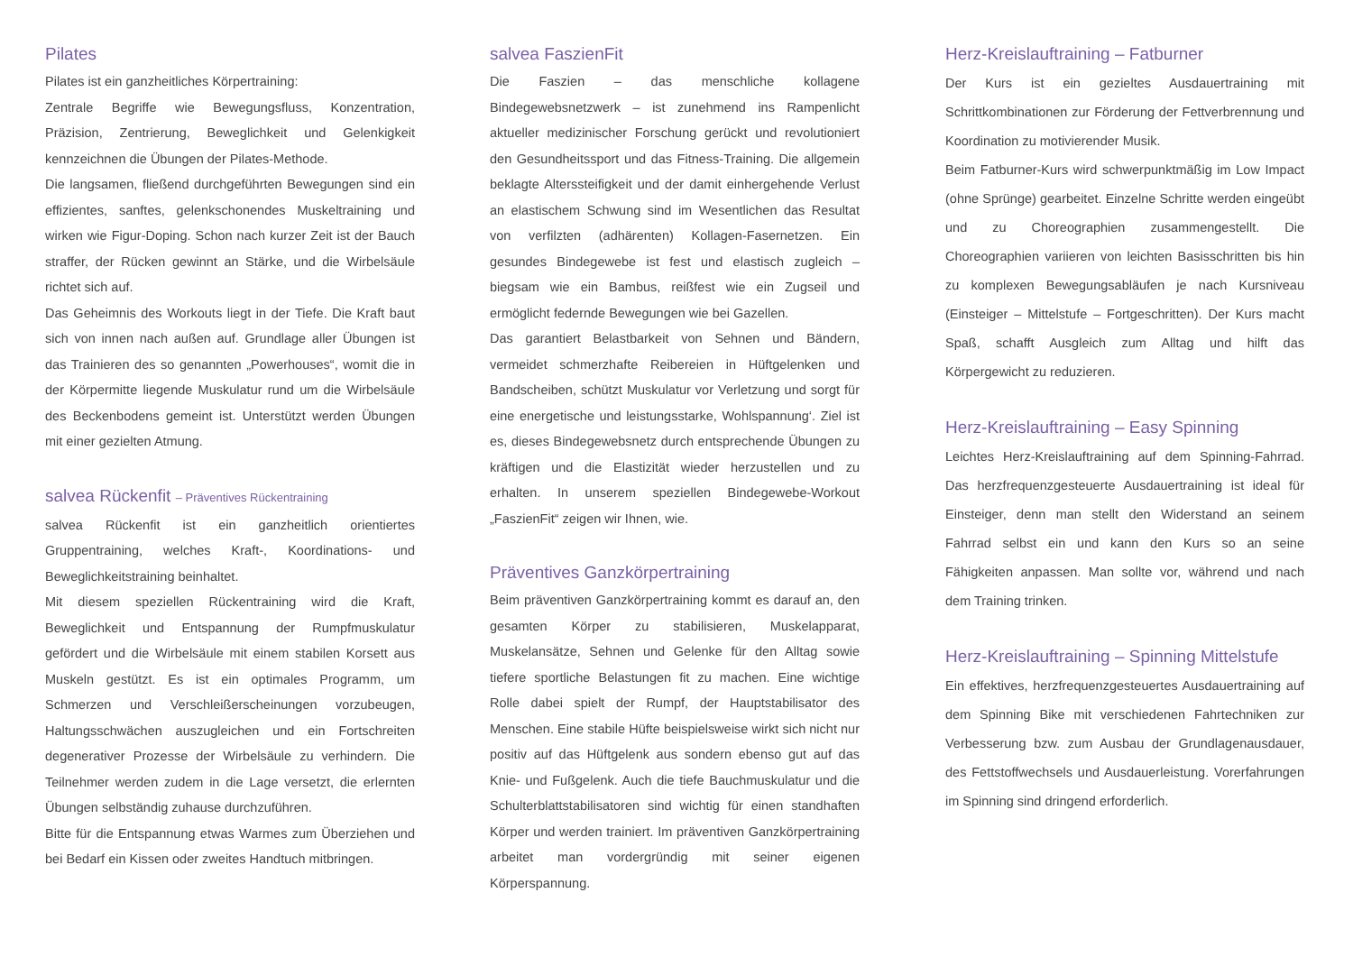Pilates
Pilates ist ein ganzheitliches Körpertraining:
Zentrale Begriffe wie Bewegungsfluss, Konzentration, Präzision, Zentrierung, Beweglichkeit und Gelenkigkeit kennzeichnen die Übungen der Pilates-Methode.
Die langsamen, fließend durchgeführten Bewegungen sind ein effizientes, sanftes, gelenkschonendes Muskeltraining und wirken wie Figur-Doping. Schon nach kurzer Zeit ist der Bauch straffer, der Rücken gewinnt an Stärke, und die Wirbelsäule richtet sich auf.
Das Geheimnis des Workouts liegt in der Tiefe. Die Kraft baut sich von innen nach außen auf. Grundlage aller Übungen ist das Trainieren des so genannten „Powerhouses“, womit die in der Körpermitte liegende Muskulatur rund um die Wirbelsäule des Beckenbodens gemeint ist. Unterstützt werden Übungen mit einer gezielten Atmung.
salvea Rückenfit – Präventives Rückentraining
salvea Rückenfit ist ein ganzheitlich orientiertes Gruppentraining, welches Kraft-, Koordinations- und Beweglichkeitstraining beinhaltet.
Mit diesem speziellen Rückentraining wird die Kraft, Beweglichkeit und Entspannung der Rumpfmuskulatur gefördert und die Wirbelsäule mit einem stabilen Korsett aus Muskeln gestützt. Es ist ein optimales Programm, um Schmerzen und Verschleißerscheinungen vorzubeugen, Haltungsschwächen auszugleichen und ein Fortschreiten degenerativer Prozesse der Wirbelsäule zu verhindern. Die Teilnehmer werden zudem in die Lage versetzt, die erlernten Übungen selbständig zuhause durchzuführen.
Bitte für die Entspannung etwas Warmes zum Überziehen und bei Bedarf ein Kissen oder zweites Handtuch mitbringen.
salvea FaszienFit
Die Faszien – das menschliche kollagene Bindegewebsnetzwerk – ist zunehmend ins Rampenlicht aktueller medizinischer Forschung gerückt und revolutioniert den Gesundheitssport und das Fitness-Training. Die allgemein beklagte Alterssteifigkeit und der damit einhergehende Verlust an elastischem Schwung sind im Wesentlichen das Resultat von verfilzten (adhärenten) Kollagen-Fasernetzen. Ein gesundes Bindegewebe ist fest und elastisch zugleich – biegsam wie ein Bambus, reißfest wie ein Zugseil und ermöglicht federnde Bewegungen wie bei Gazellen.
Das garantiert Belastbarkeit von Sehnen und Bändern, vermeidet schmerzhafte Reibereien in Hüftgelenken und Bandscheiben, schützt Muskulatur vor Verletzung und sorgt für eine energetische und leistungsstarke, Wohlspannung‘. Ziel ist es, dieses Bindegewebsnetz durch entsprechende Übungen zu kräftigen und die Elastizität wieder herzustellen und zu erhalten. In unserem speziellen Bindegewebe-Workout „FaszienFit“ zeigen wir Ihnen, wie.
Präventives Ganzkörpertraining
Beim präventiven Ganzkörpertraining kommt es darauf an, den gesamten Körper zu stabilisieren, Muskelapparat, Muskelansätze, Sehnen und Gelenke für den Alltag sowie tiefere sportliche Belastungen fit zu machen. Eine wichtige Rolle dabei spielt der Rumpf, der Hauptstabilisator des Menschen. Eine stabile Hüfte beispielsweise wirkt sich nicht nur positiv auf das Hüftgelenk aus sondern ebenso gut auf das Knie- und Fußgelenk. Auch die tiefe Bauchmuskulatur und die Schulterblattstabilisatoren sind wichtig für einen standhaften Körper und werden trainiert. Im präventiven Ganzkörpertraining arbeitet man vordergründig mit seiner eigenen Körperspannung.
Herz-Kreislauftraining – Fatburner
Der Kurs ist ein gezieltes Ausdauertraining mit Schrittkombinationen zur Förderung der Fettverbrennung und Koordination zu motivierender Musik.
Beim Fatburner-Kurs wird schwerpunktmäßig im Low Impact (ohne Sprünge) gearbeitet. Einzelne Schritte werden eingeübt und zu Choreographien zusammengestellt. Die Choreographien variieren von leichten Basisschritten bis hin zu komplexen Bewegungsabläufen je nach Kursniveau (Einsteiger – Mittelstufe – Fortgeschritten). Der Kurs macht Spaß, schafft Ausgleich zum Alltag und hilft das Körpergewicht zu reduzieren.
Herz-Kreislauftraining – Easy Spinning
Leichtes Herz-Kreislauftraining auf dem Spinning-Fahrrad. Das herzfrequenzgesteuerte Ausdauertraining ist ideal für Einsteiger, denn man stellt den Widerstand an seinem Fahrrad selbst ein und kann den Kurs so an seine Fähigkeiten anpassen. Man sollte vor, während und nach dem Training trinken.
Herz-Kreislauftraining – Spinning Mittelstufe
Ein effektives, herzfrequenzgesteuertes Ausdauertraining auf dem Spinning Bike mit verschiedenen Fahrtechniken zur Verbesserung bzw. zum Ausbau der Grundlagenausdauer, des Fettstoffwechsels und Ausdauerleistung. Vorerfahrungen im Spinning sind dringend erforderlich.